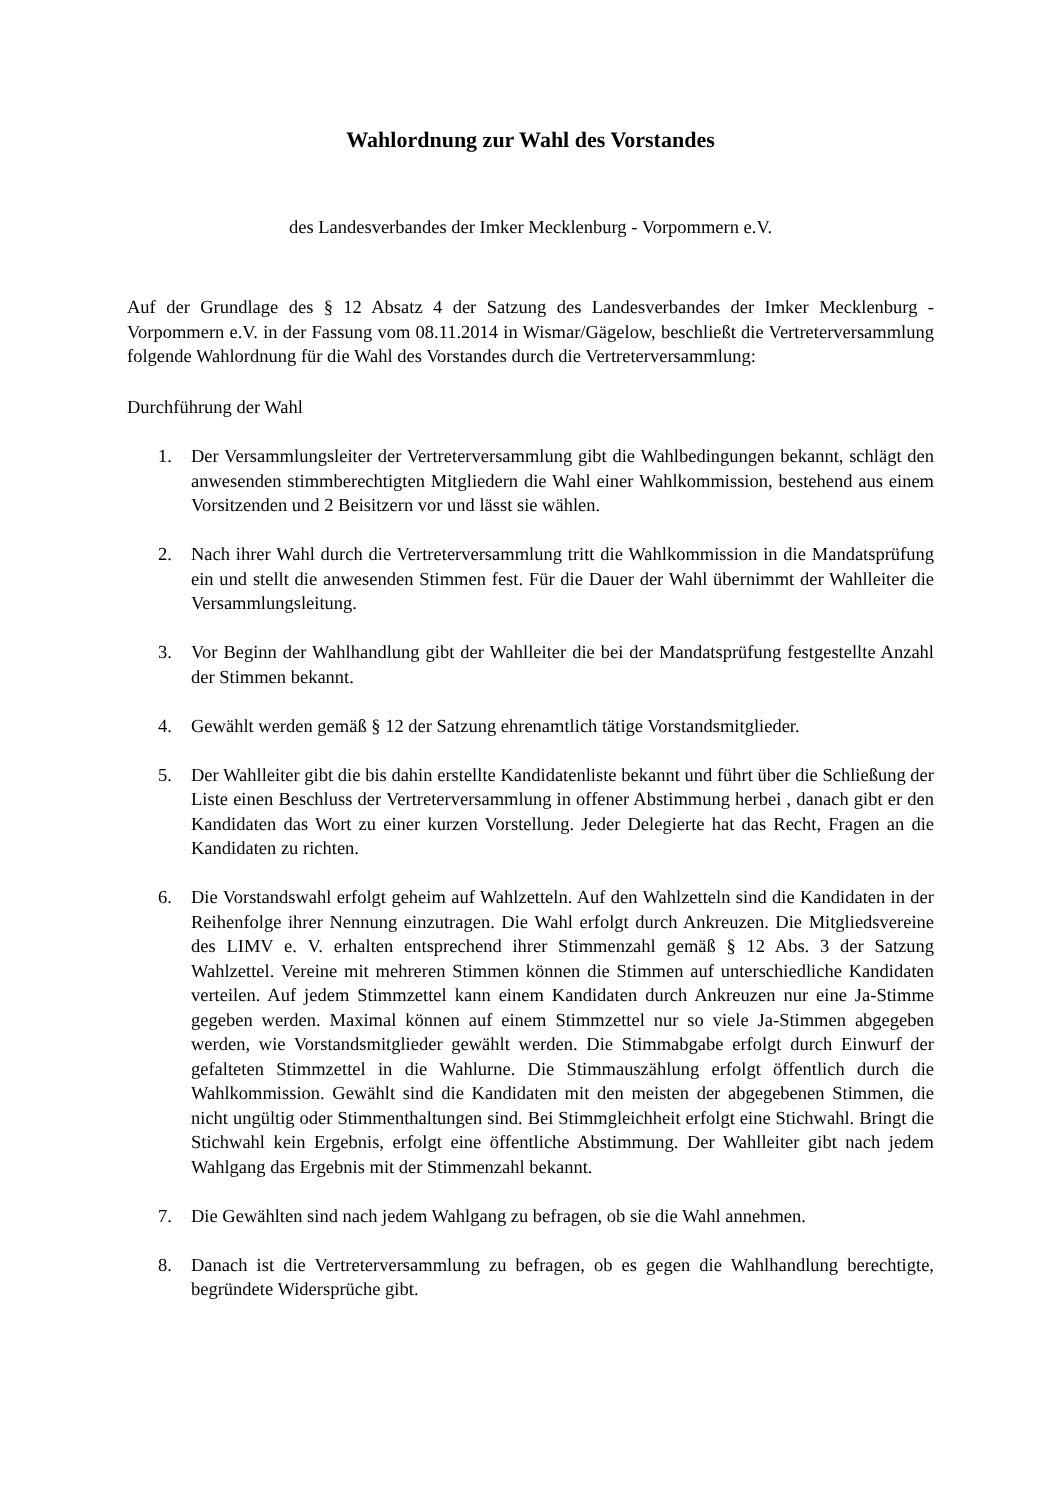Wahlordnung zur Wahl des Vorstandes
des Landesverbandes der Imker Mecklenburg - Vorpommern e.V.
Auf der Grundlage des § 12 Absatz 4 der Satzung des Landesverbandes der Imker Mecklenburg - Vorpommern e.V. in der Fassung vom 08.11.2014 in Wismar/Gägelow, beschließt die Vertreterversammlung folgende Wahlordnung für die Wahl des Vorstandes durch die Vertreterversammlung:
Durchführung der Wahl
1. Der Versammlungsleiter der Vertreterversammlung gibt die Wahlbedingungen bekannt, schlägt den anwesenden stimmberechtigten Mitgliedern die Wahl einer Wahlkommission, bestehend aus einem Vorsitzenden und 2 Beisitzern vor und lässt sie wählen.
2. Nach ihrer Wahl durch die Vertreterversammlung tritt die Wahlkommission in die Mandatsprüfung ein und stellt die anwesenden Stimmen fest. Für die Dauer der Wahl übernimmt der Wahlleiter die Versammlungsleitung.
3. Vor Beginn der Wahlhandlung gibt der Wahlleiter die bei der Mandatsprüfung festgestellte Anzahl der Stimmen bekannt.
4. Gewählt werden gemäß § 12 der Satzung ehrenamtlich tätige Vorstandsmitglieder.
5. Der Wahlleiter gibt die bis dahin erstellte Kandidatenliste bekannt und führt über die Schließung der Liste einen Beschluss der Vertreterversammlung in offener Abstimmung herbei , danach gibt er den Kandidaten das Wort zu einer kurzen Vorstellung. Jeder Delegierte hat das Recht, Fragen an die Kandidaten zu richten.
6. Die Vorstandswahl erfolgt geheim auf Wahlzetteln. Auf den Wahlzetteln sind die Kandidaten in der Reihenfolge ihrer Nennung einzutragen. Die Wahl erfolgt durch Ankreuzen. Die Mitgliedsvereine des LIMV e. V. erhalten entsprechend ihrer Stimmenzahl gemäß § 12 Abs. 3 der Satzung Wahlzettel. Vereine mit mehreren Stimmen können die Stimmen auf unterschiedliche Kandidaten verteilen. Auf jedem Stimmzettel kann einem Kandidaten durch Ankreuzen nur eine Ja-Stimme gegeben werden. Maximal können auf einem Stimmzettel nur so viele Ja-Stimmen abgegeben werden, wie Vorstandsmitglieder gewählt werden. Die Stimmabgabe erfolgt durch Einwurf der gefalteten Stimmzettel in die Wahlurne. Die Stimmauszählung erfolgt öffentlich durch die Wahlkommission. Gewählt sind die Kandidaten mit den meisten der abgegebenen Stimmen, die nicht ungültig oder Stimmenthaltungen sind. Bei Stimmgleichheit erfolgt eine Stichwahl. Bringt die Stichwahl kein Ergebnis, erfolgt eine öffentliche Abstimmung. Der Wahlleiter gibt nach jedem Wahlgang das Ergebnis mit der Stimmenzahl bekannt.
7. Die Gewählten sind nach jedem Wahlgang zu befragen, ob sie die Wahl annehmen.
8. Danach ist die Vertreterversammlung zu befragen, ob es gegen die Wahlhandlung berechtigte, begründete Widersprüche gibt.